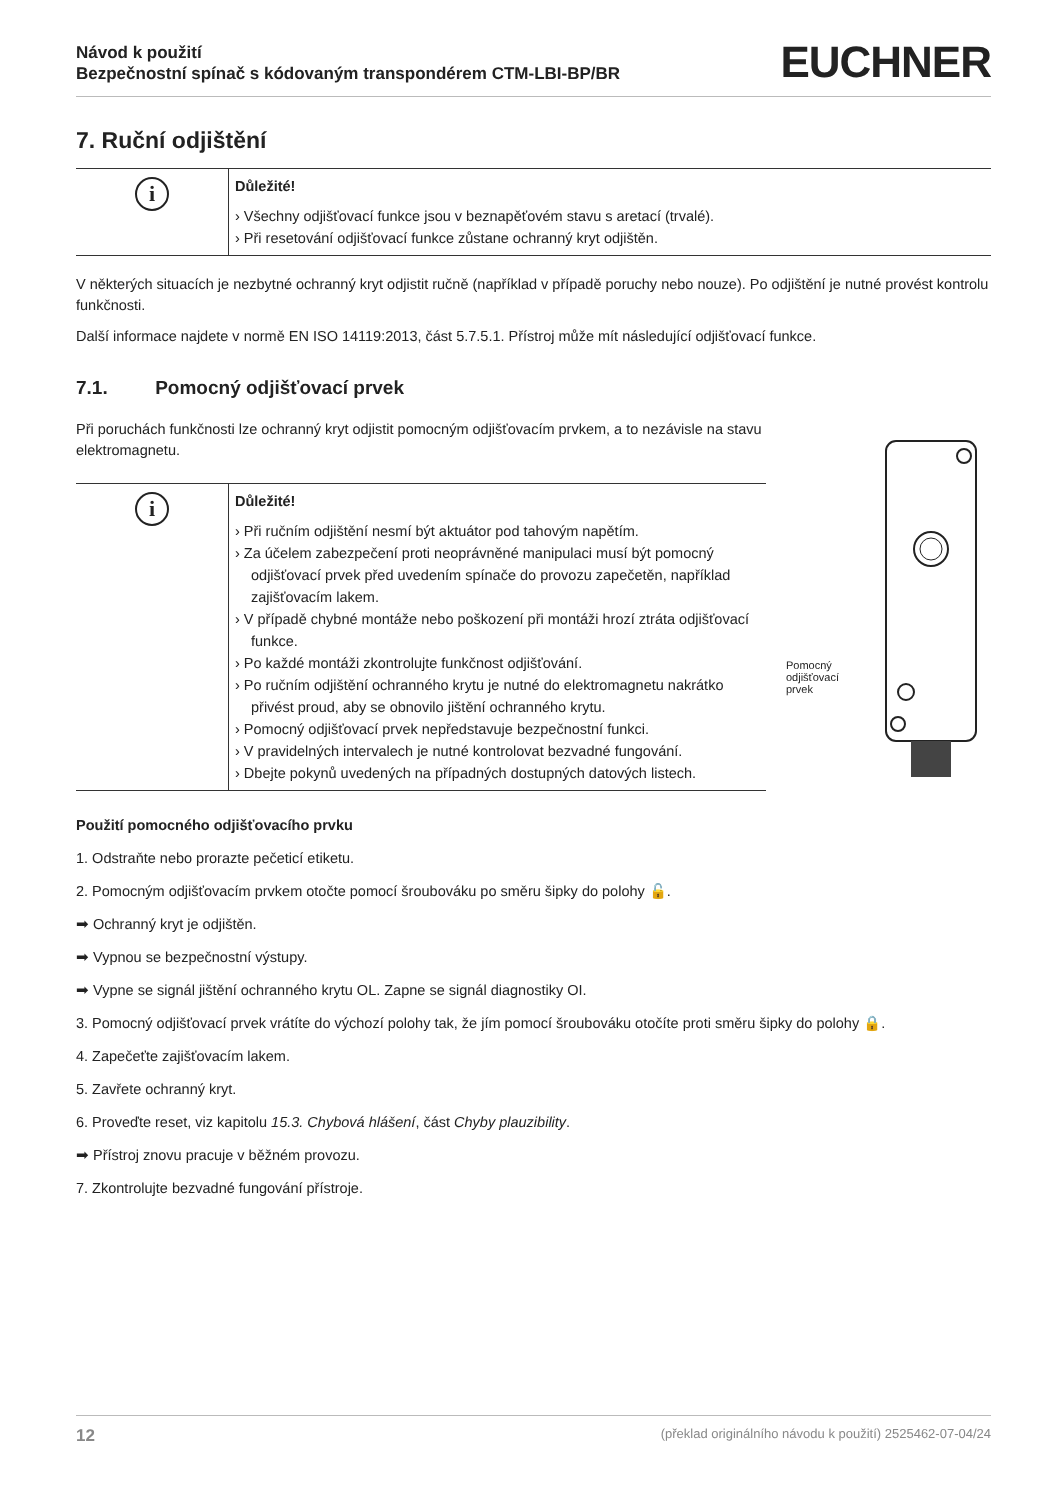Návod k použití
Bezpečnostní spínač s kódovaným transpondérem CTM-LBI-BP/BR
EUCHNER
7. Ruční odjištění
i
Důležité!
› Všechny odjišťovací funkce jsou v beznapěťovém stavu s aretací (trvalé).
› Při resetování odjišťovací funkce zůstane ochranný kryt odjištěn.
V některých situacích je nezbytné ochranný kryt odjistit ručně (například v případě poruchy nebo nouze). Po odjištění je nutné provést kontrolu funkčnosti.
Další informace najdete v normě EN ISO 14119:2013, část 5.7.5.1. Přístroj může mít následující odjišťovací funkce.
7.1. Pomocný odjišťovací prvek
Při poruchách funkčnosti lze ochranný kryt odjistit pomocným odjišťovacím prvkem, a to nezávisle na stavu elektromagnetu.
i
Důležité!
› Při ručním odjištění nesmí být aktuátor pod tahovým napětím.
› Za účelem zabezpečení proti neoprávněné manipulaci musí být pomocný odjišťovací prvek před uvedením spínače do provozu zapečetěn, například zajišťovacím lakem.
› V případě chybné montáže nebo poškození při montáži hrozí ztráta odjišťovací funkce.
› Po každé montáži zkontrolujte funkčnost odjišťování.
› Po ručním odjištění ochranného krytu je nutné do elektromagnetu nakrátko přivést proud, aby se obnovilo jištění ochranného krytu.
› Pomocný odjišťovací prvek nepředstavuje bezpečnostní funkci.
› V pravidelných intervalech je nutné kontrolovat bezvadné fungování.
› Dbejte pokynů uvedených na případných dostupných datových listech.
Pomocný
odjišťovací
prvek
Použití pomocného odjišťovacího prvku
1. Odstraňte nebo prorazte pečeticí etiketu.
2. Pomocným odjišťovacím prvkem otočte pomocí šroubováku po směru šipky do polohy 🔓.
➡ Ochranný kryt je odjištěn.
➡ Vypnou se bezpečnostní výstupy.
➡ Vypne se signál jištění ochranného krytu OL. Zapne se signál diagnostiky OI.
3. Pomocný odjišťovací prvek vrátíte do výchozí polohy tak, že jím pomocí šroubováku otočíte proti směru šipky do polohy 🔒.
4. Zapečeťte zajišťovacím lakem.
5. Zavřete ochranný kryt.
6. Proveďte reset, viz kapitolu 15.3. Chybová hlášení, část Chyby plauzibility.
➡ Přístroj znovu pracuje v běžném provozu.
7. Zkontrolujte bezvadné fungování přístroje.
12 (překlad originálního návodu k použití) 2525462-07-04/24